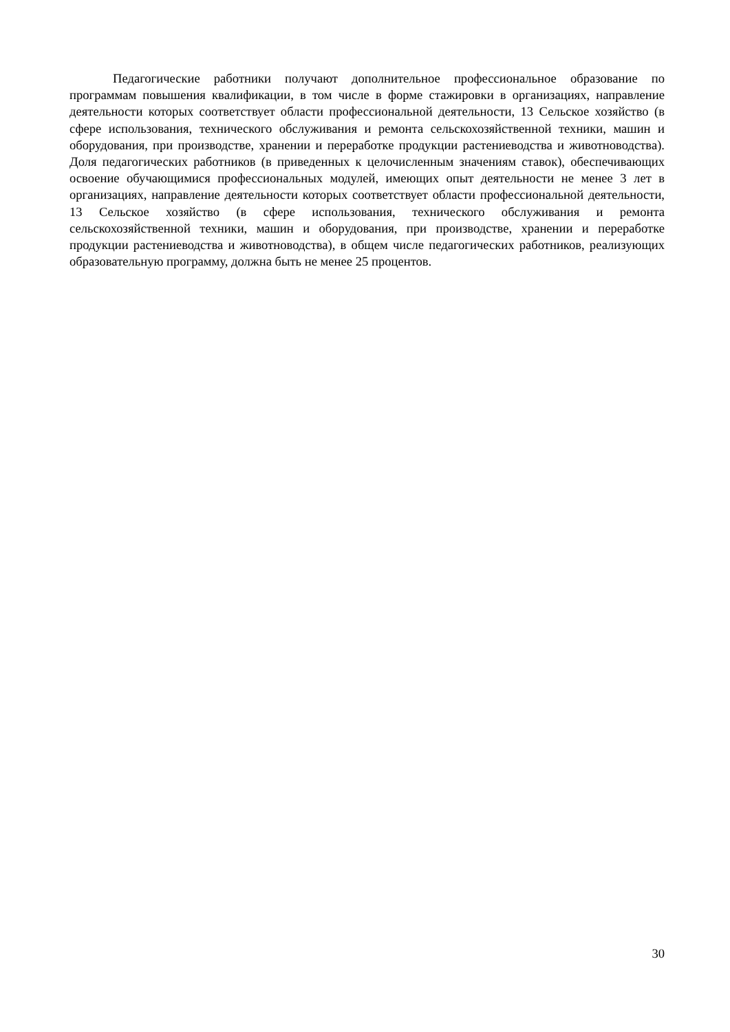Педагогические работники получают дополнительное профессиональное образование по программам повышения квалификации, в том числе в форме стажировки в организациях, направление деятельности которых соответствует области профессиональной деятельности, 13 Сельское хозяйство (в сфере использования, технического обслуживания и ремонта сельскохозяйственной техники, машин и оборудования, при производстве, хранении и переработке продукции растениеводства и животноводства). Доля педагогических работников (в приведенных к целочисленным значениям ставок), обеспечивающих освоение обучающимися профессиональных модулей, имеющих опыт деятельности не менее 3 лет в организациях, направление деятельности которых соответствует области профессиональной деятельности, 13 Сельское хозяйство (в сфере использования, технического обслуживания и ремонта сельскохозяйственной техники, машин и оборудования, при производстве, хранении и переработке продукции растениеводства и животноводства), в общем числе педагогических работников, реализующих образовательную программу, должна быть не менее 25 процентов.
30